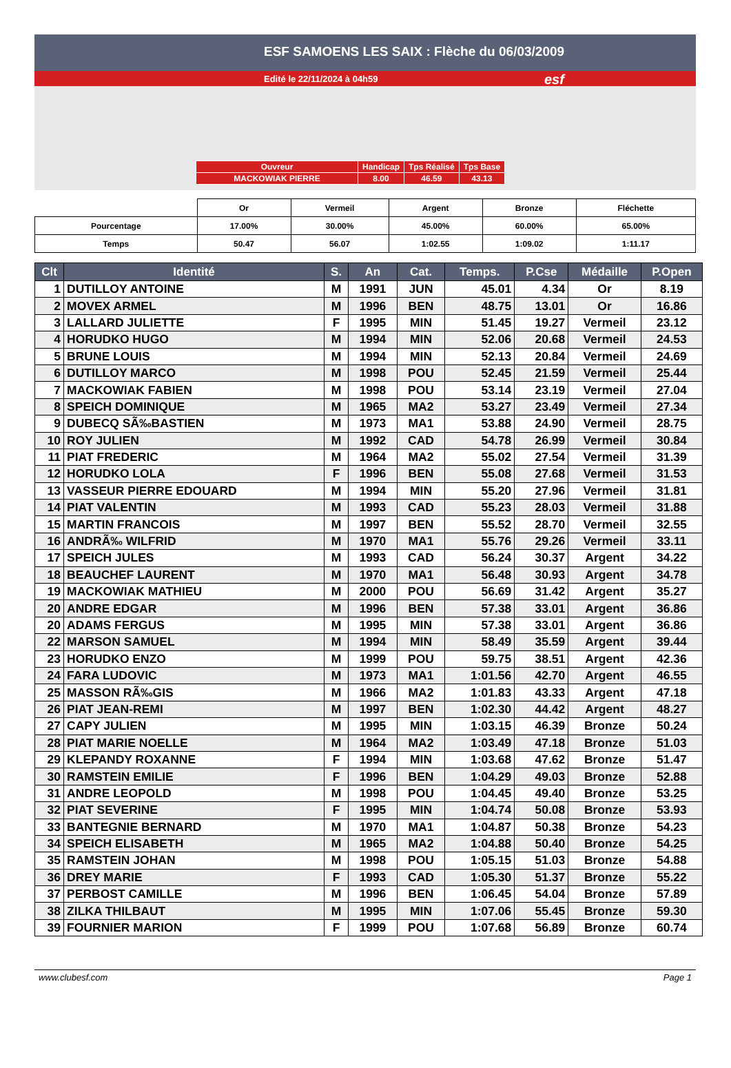ESF SAMOENS LES SAIX : Flèche du 06/03/2009
Edité le 22/11/2024 à 04h59 esf
| Ouvreur | Handicap | Tps Réalisé | Tps Base |
| MACKOWIAK PIERRE | 8.00 | 46.59 | 43.13 |
| | Or | Vermeil | Argent | Bronze | Fléchette |
| Pourcentage | 17.00% | 30.00% | 45.00% | 60.00% | 65.00% |
| Temps | 50.47 | 56.07 | 1:02.55 | 1:09.02 | 1:11.17 |
| Clt | Identité | S. | An | Cat. | Temps. | P.Cse | Médaille | P.Open |
| --- | --- | --- | --- | --- | --- | --- | --- | --- |
| 1 | DUTILLOY ANTOINE | M | 1991 | JUN | 45.01 | 4.34 | Or | 8.19 |
| 2 | MOVEX ARMEL | M | 1996 | BEN | 48.75 | 13.01 | Or | 16.86 |
| 3 | LALLARD JULIETTE | F | 1995 | MIN | 51.45 | 19.27 | Vermeil | 23.12 |
| 4 | HORUDKO HUGO | M | 1994 | MIN | 52.06 | 20.68 | Vermeil | 24.53 |
| 5 | BRUNE LOUIS | M | 1994 | MIN | 52.13 | 20.84 | Vermeil | 24.69 |
| 6 | DUTILLOY MARCO | M | 1998 | POU | 52.45 | 21.59 | Vermeil | 25.44 |
| 7 | MACKOWIAK FABIEN | M | 1998 | POU | 53.14 | 23.19 | Vermeil | 27.04 |
| 8 | SPEICH DOMINIQUE | M | 1965 | MA2 | 53.27 | 23.49 | Vermeil | 27.34 |
| 9 | DUBECQ SÃ‰BASTIEN | M | 1973 | MA1 | 53.88 | 24.90 | Vermeil | 28.75 |
| 10 | ROY JULIEN | M | 1992 | CAD | 54.78 | 26.99 | Vermeil | 30.84 |
| 11 | PIAT FREDERIC | M | 1964 | MA2 | 55.02 | 27.54 | Vermeil | 31.39 |
| 12 | HORUDKO LOLA | F | 1996 | BEN | 55.08 | 27.68 | Vermeil | 31.53 |
| 13 | VASSEUR PIERRE EDOUARD | M | 1994 | MIN | 55.20 | 27.96 | Vermeil | 31.81 |
| 14 | PIAT VALENTIN | M | 1993 | CAD | 55.23 | 28.03 | Vermeil | 31.88 |
| 15 | MARTIN FRANCOIS | M | 1997 | BEN | 55.52 | 28.70 | Vermeil | 32.55 |
| 16 | ANDRÃ‰ WILFRID | M | 1970 | MA1 | 55.76 | 29.26 | Vermeil | 33.11 |
| 17 | SPEICH JULES | M | 1993 | CAD | 56.24 | 30.37 | Argent | 34.22 |
| 18 | BEAUCHEF LAURENT | M | 1970 | MA1 | 56.48 | 30.93 | Argent | 34.78 |
| 19 | MACKOWIAK MATHIEU | M | 2000 | POU | 56.69 | 31.42 | Argent | 35.27 |
| 20 | ANDRE EDGAR | M | 1996 | BEN | 57.38 | 33.01 | Argent | 36.86 |
| 20 | ADAMS FERGUS | M | 1995 | MIN | 57.38 | 33.01 | Argent | 36.86 |
| 22 | MARSON SAMUEL | M | 1994 | MIN | 58.49 | 35.59 | Argent | 39.44 |
| 23 | HORUDKO ENZO | M | 1999 | POU | 59.75 | 38.51 | Argent | 42.36 |
| 24 | FARA LUDOVIC | M | 1973 | MA1 | 1:01.56 | 42.70 | Argent | 46.55 |
| 25 | MASSON RÃ‰GIS | M | 1966 | MA2 | 1:01.83 | 43.33 | Argent | 47.18 |
| 26 | PIAT JEAN-REMI | M | 1997 | BEN | 1:02.30 | 44.42 | Argent | 48.27 |
| 27 | CAPY JULIEN | M | 1995 | MIN | 1:03.15 | 46.39 | Bronze | 50.24 |
| 28 | PIAT MARIE NOELLE | M | 1964 | MA2 | 1:03.49 | 47.18 | Bronze | 51.03 |
| 29 | KLEPANDY ROXANNE | F | 1994 | MIN | 1:03.68 | 47.62 | Bronze | 51.47 |
| 30 | RAMSTEIN EMILIE | F | 1996 | BEN | 1:04.29 | 49.03 | Bronze | 52.88 |
| 31 | ANDRE LEOPOLD | M | 1998 | POU | 1:04.45 | 49.40 | Bronze | 53.25 |
| 32 | PIAT SEVERINE | F | 1995 | MIN | 1:04.74 | 50.08 | Bronze | 53.93 |
| 33 | BANTEGNIE BERNARD | M | 1970 | MA1 | 1:04.87 | 50.38 | Bronze | 54.23 |
| 34 | SPEICH ELISABETH | M | 1965 | MA2 | 1:04.88 | 50.40 | Bronze | 54.25 |
| 35 | RAMSTEIN JOHAN | M | 1998 | POU | 1:05.15 | 51.03 | Bronze | 54.88 |
| 36 | DREY MARIE | F | 1993 | CAD | 1:05.30 | 51.37 | Bronze | 55.22 |
| 37 | PERBOST CAMILLE | M | 1996 | BEN | 1:06.45 | 54.04 | Bronze | 57.89 |
| 38 | ZILKA THILBAUT | M | 1995 | MIN | 1:07.06 | 55.45 | Bronze | 59.30 |
| 39 | FOURNIER MARION | F | 1999 | POU | 1:07.68 | 56.89 | Bronze | 60.74 |
www.clubesf.com Page 1